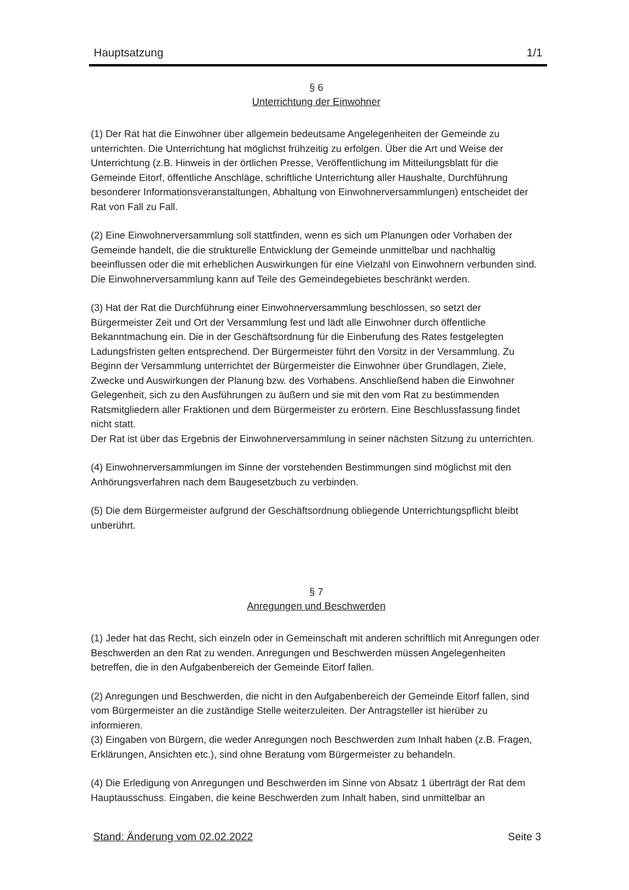Hauptsatzung 1/1
§ 6
Unterrichtung der Einwohner
(1) Der Rat hat die Einwohner über allgemein bedeutsame Angelegenheiten der Gemeinde zu unterrichten. Die Unterrichtung hat möglichst frühzeitig zu erfolgen. Über die Art und Weise der Unterrichtung (z.B. Hinweis in der örtlichen Presse, Veröffentlichung im Mitteilungsblatt für die Gemeinde Eitorf, öffentliche Anschläge, schriftliche Unterrichtung aller Haushalte, Durchführung besonderer Informationsveranstaltungen, Abhaltung von Einwohnerversammlungen) entscheidet der Rat von Fall zu Fall.
(2) Eine Einwohnerversammlung soll stattfinden, wenn es sich um Planungen oder Vorhaben der Gemeinde handelt, die die strukturelle Entwicklung der Gemeinde unmittelbar und nachhaltig beeinflussen oder die mit erheblichen Auswirkungen für eine Vielzahl von Einwohnern verbunden sind. Die Einwohnerversammlung kann auf Teile des Gemeindegebietes beschränkt werden.
(3) Hat der Rat die Durchführung einer Einwohnerversammlung beschlossen, so setzt der Bürgermeister Zeit und Ort der Versammlung fest und lädt alle Einwohner durch öffentliche Bekanntmachung ein. Die in der Geschäftsordnung für die Einberufung des Rates festgelegten Ladungsfristen gelten entsprechend. Der Bürgermeister führt den Vorsitz in der Versammlung. Zu Beginn der Versammlung unterrichtet der Bürgermeister die Einwohner über Grundlagen, Ziele, Zwecke und Auswirkungen der Planung bzw. des Vorhabens. Anschließend haben die Einwohner Gelegenheit, sich zu den Ausführungen zu äußern und sie mit den vom Rat zu bestimmenden Ratsmitgliedern aller Fraktionen und dem Bürgermeister zu erörtern. Eine Beschlussfassung findet nicht statt.
Der Rat ist über das Ergebnis der Einwohnerversammlung in seiner nächsten Sitzung zu unterrichten.
(4) Einwohnerversammlungen im Sinne der vorstehenden Bestimmungen sind möglichst mit den Anhörungsverfahren nach dem Baugesetzbuch zu verbinden.
(5) Die dem Bürgermeister aufgrund der Geschäftsordnung obliegende Unterrichtungspflicht bleibt unberührt.
§ 7
Anregungen und Beschwerden
(1) Jeder hat das Recht, sich einzeln oder in Gemeinschaft mit anderen schriftlich mit Anregungen oder Beschwerden an den Rat zu wenden. Anregungen und Beschwerden müssen Angelegenheiten betreffen, die in den Aufgabenbereich der Gemeinde Eitorf fallen.
(2) Anregungen und Beschwerden, die nicht in den Aufgabenbereich der Gemeinde Eitorf fallen, sind vom Bürgermeister an die zuständige Stelle weiterzuleiten. Der Antragsteller ist hierüber zu informieren.
(3) Eingaben von Bürgern, die weder Anregungen noch Beschwerden zum Inhalt haben (z.B. Fragen, Erklärungen, Ansichten etc.), sind ohne Beratung vom Bürgermeister zu behandeln.
(4) Die Erledigung von Anregungen und Beschwerden im Sinne von Absatz 1 überträgt der Rat dem Hauptausschuss. Eingaben, die keine Beschwerden zum Inhalt haben, sind unmittelbar an
Stand: Änderung vom 02.02.2022 Seite 3